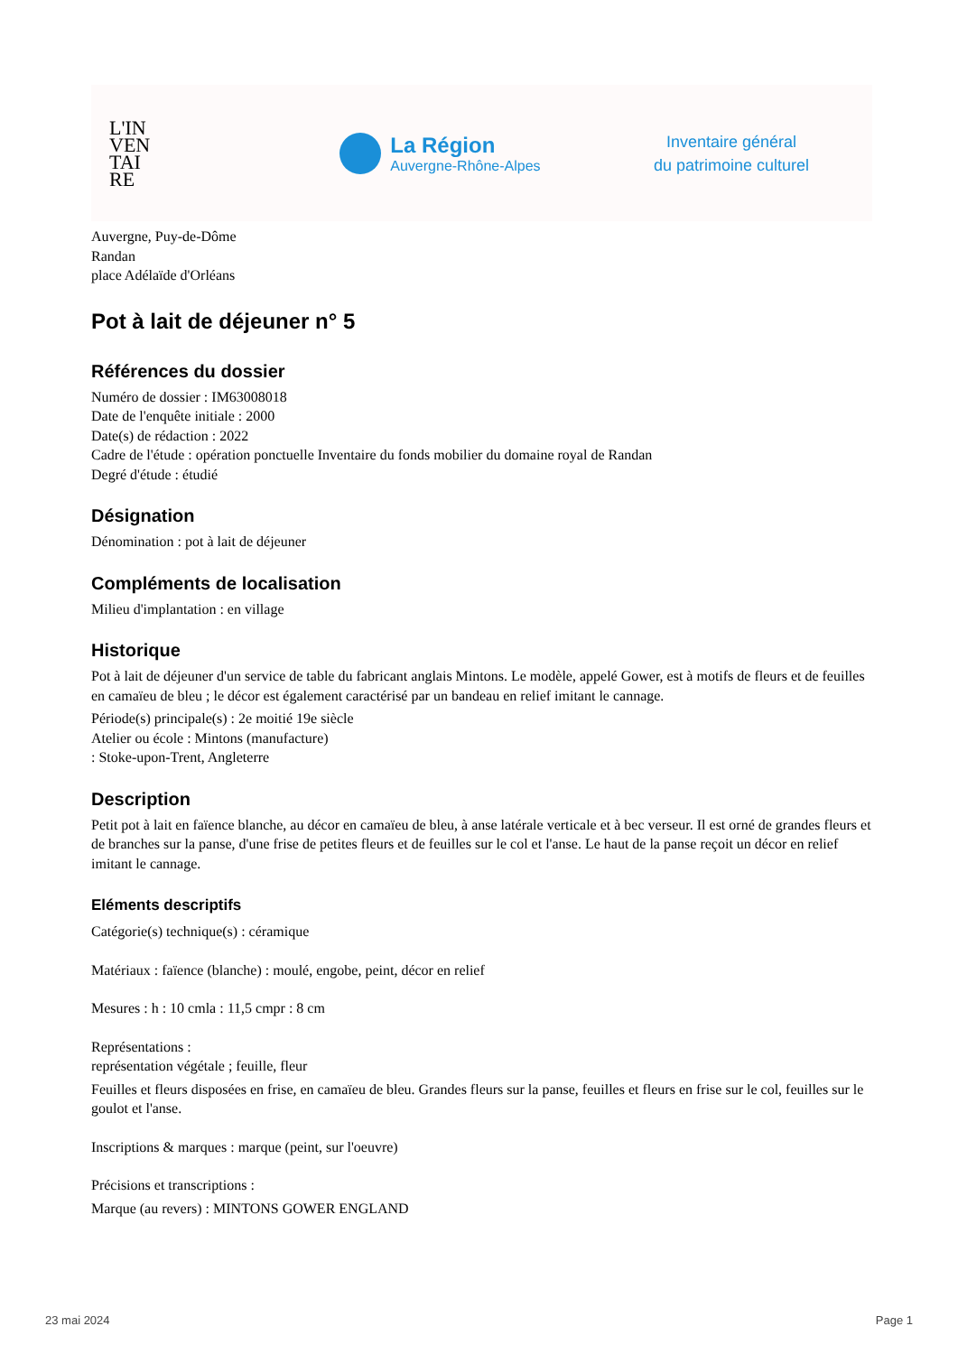L'IN
VEN
TAI
RE
La Région
Auvergne-Rhône-Alpes
Inventaire général
du patrimoine culturel
Auvergne, Puy-de-Dôme
Randan
place Adélaïde d'Orléans
Pot à lait de déjeuner n° 5
Références du dossier
Numéro de dossier : IM63008018
Date de l'enquête initiale : 2000
Date(s) de rédaction : 2022
Cadre de l'étude : opération ponctuelle Inventaire du fonds mobilier du domaine royal de Randan
Degré d'étude : étudié
Désignation
Dénomination : pot à lait de déjeuner
Compléments de localisation
Milieu d'implantation : en village
Historique
Pot à lait de déjeuner d'un service de table du fabricant anglais Mintons. Le modèle, appelé Gower, est à motifs de fleurs et de feuilles en camaïeu de bleu ; le décor est également caractérisé par un bandeau en relief imitant le cannage.
Période(s) principale(s) : 2e moitié 19e siècle
Atelier ou école : Mintons (manufacture)
: Stoke-upon-Trent, Angleterre
Description
Petit pot à lait en faïence blanche, au décor en camaïeu de bleu, à anse latérale verticale et à bec verseur. Il est orné de grandes fleurs et de branches sur la panse, d'une frise de petites fleurs et de feuilles sur le col et l'anse. Le haut de la panse reçoit un décor en relief imitant le cannage.
Eléments descriptifs
Catégorie(s) technique(s) : céramique
Matériaux : faïence (blanche) : moulé, engobe, peint, décor en relief
Mesures : h : 10 cmla : 11,5 cmpr : 8 cm
Représentations :
représentation végétale ; feuille, fleur
Feuilles et fleurs disposées en frise, en camaïeu de bleu. Grandes fleurs sur la panse, feuilles et fleurs en frise sur le col, feuilles sur le goulot et l'anse.
Inscriptions & marques : marque (peint, sur l'oeuvre)
Précisions et transcriptions :
Marque (au revers) : MINTONS GOWER ENGLAND
23 mai 2024 Page 1